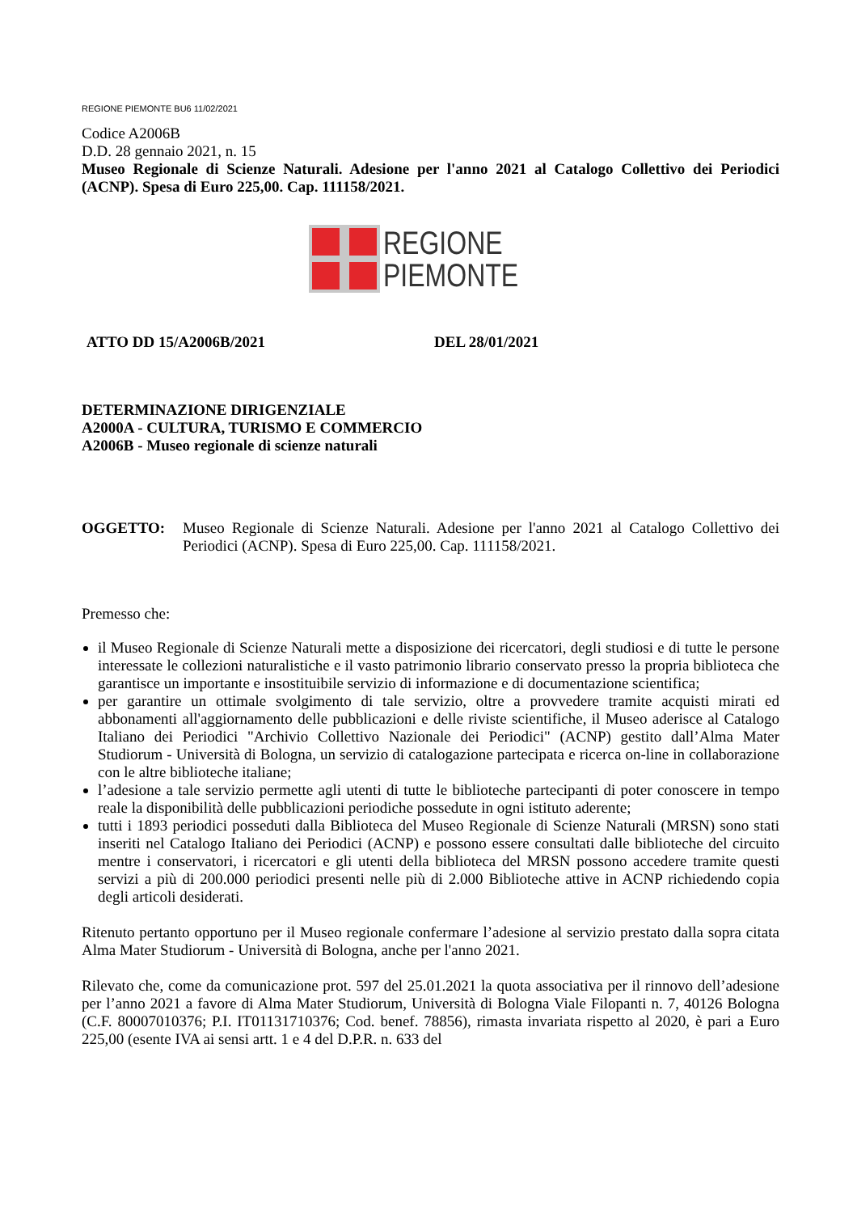REGIONE PIEMONTE BU6 11/02/2021
Codice A2006B
D.D. 28 gennaio 2021, n. 15
Museo Regionale di Scienze Naturali. Adesione per l'anno 2021 al Catalogo Collettivo dei Periodici (ACNP). Spesa di Euro 225,00. Cap. 111158/2021.
REGIONE
PIEMONTE
ATTO DD 15/A2006B/2021 DEL 28/01/2021
DETERMINAZIONE DIRIGENZIALE
A2000A - CULTURA, TURISMO E COMMERCIO
A2006B - Museo regionale di scienze naturali
OGGETTO:
Museo Regionale di Scienze Naturali. Adesione per l'anno 2021 al Catalogo Collettivo dei Periodici (ACNP). Spesa di Euro 225,00. Cap. 111158/2021.
Premesso che:
il Museo Regionale di Scienze Naturali mette a disposizione dei ricercatori, degli studiosi e di tutte le persone interessate le collezioni naturalistiche e il vasto patrimonio librario conservato presso la propria biblioteca che garantisce un importante e insostituibile servizio di informazione e di documentazione scientifica;
per garantire un ottimale svolgimento di tale servizio, oltre a provvedere tramite acquisti mirati ed abbonamenti all'aggiornamento delle pubblicazioni e delle riviste scientifiche, il Museo aderisce al Catalogo Italiano dei Periodici "Archivio Collettivo Nazionale dei Periodici" (ACNP) gestito dall’Alma Mater Studiorum - Università di Bologna, un servizio di catalogazione partecipata e ricerca on-line in collaborazione con le altre biblioteche italiane;
l’adesione a tale servizio permette agli utenti di tutte le biblioteche partecipanti di poter conoscere in tempo reale la disponibilità delle pubblicazioni periodiche possedute in ogni istituto aderente;
tutti i 1893 periodici posseduti dalla Biblioteca del Museo Regionale di Scienze Naturali (MRSN) sono stati inseriti nel Catalogo Italiano dei Periodici (ACNP) e possono essere consultati dalle biblioteche del circuito mentre i conservatori, i ricercatori e gli utenti della biblioteca del MRSN possono accedere tramite questi servizi a più di 200.000 periodici presenti nelle più di 2.000 Biblioteche attive in ACNP richiedendo copia degli articoli desiderati.
Ritenuto pertanto opportuno per il Museo regionale confermare l’adesione al servizio prestato dalla sopra citata Alma Mater Studiorum - Università di Bologna, anche per l'anno 2021.
Rilevato che, come da comunicazione prot. 597 del 25.01.2021 la quota associativa per il rinnovo dell’adesione per l’anno 2021 a favore di Alma Mater Studiorum, Università di Bologna Viale Filopanti n. 7, 40126 Bologna (C.F. 80007010376; P.I. IT01131710376; Cod. benef. 78856), rimasta invariata rispetto al 2020, è pari a Euro 225,00 (esente IVA ai sensi artt. 1 e 4 del D.P.R. n. 633 del